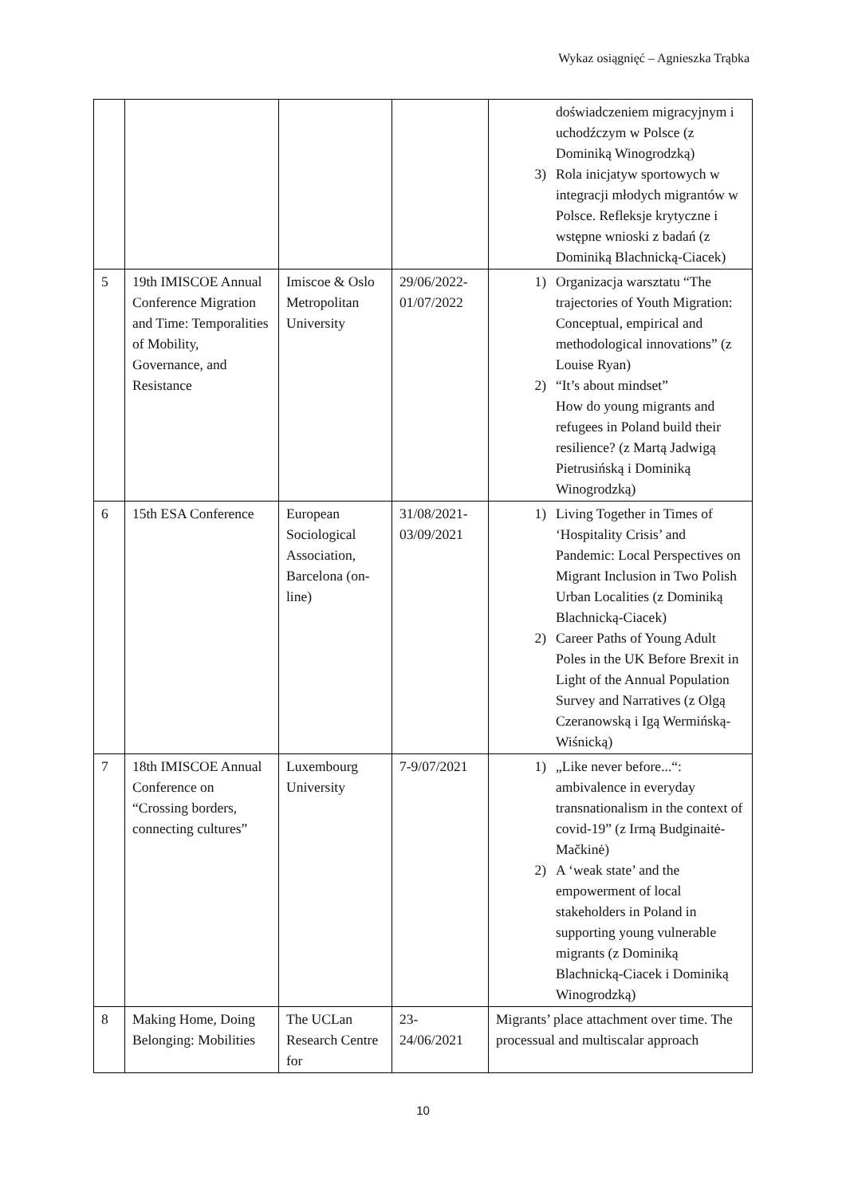Wykaz osiągnięć – Agnieszka Trąbka
| | | | | doświadczeniem migracyjnym i uchodźczym w Polsce (z Dominiką Winogrodzką) 3) Rola inicjatyw sportowych w integracji młodych migrantów w Polsce. Refleksje krytyczne i wstępne wnioski z badań (z Dominiką Blachnicką-Ciacek) |
| 5 | 19th IMISCOE Annual Conference Migration and Time: Temporalities of Mobility, Governance, and Resistance | Imiscoe & Oslo Metropolitan University | 29/06/2022-01/07/2022 | 1) Organizacja warsztatu “The trajectories of Youth Migration: Conceptual, empirical and methodological innovations” (z Louise Ryan) 2) “It’s about mindset” How do young migrants and refugees in Poland build their resilience? (z Martą Jadwigą Pietrusińską i Dominiką Winogrodzką) |
| 6 | 15th ESA Conference | European Sociological Association, Barcelona (on-line) | 31/08/2021-03/09/2021 | 1) Living Together in Times of ‘Hospitality Crisis’ and Pandemic: Local Perspectives on Migrant Inclusion in Two Polish Urban Localities (z Dominiką Blachnicką-Ciacek) 2) Career Paths of Young Adult Poles in the UK Before Brexit in Light of the Annual Population Survey and Narratives (z Olgą Czeranowską i Igą Wermińską-Wiśnicką) |
| 7 | 18th IMISCOE Annual Conference on “Crossing borders, connecting cultures” | Luxembourg University | 7-9/07/2021 | 1) „Like never before...“: ambivalence in everyday transnationalism in the context of covid-19” (z Irmą Budginaitė-Mačkinė) 2) A ‘weak state’ and the empowerment of local stakeholders in Poland in supporting young vulnerable migrants (z Dominiką Blachnicką-Ciacek i Dominiką Winogrodzką) |
| 8 | Making Home, Doing Belonging: Mobilities | The UCLan Research Centre for | 23-24/06/2021 | Migrants’ place attachment over time. The processual and multiscalar approach |
10